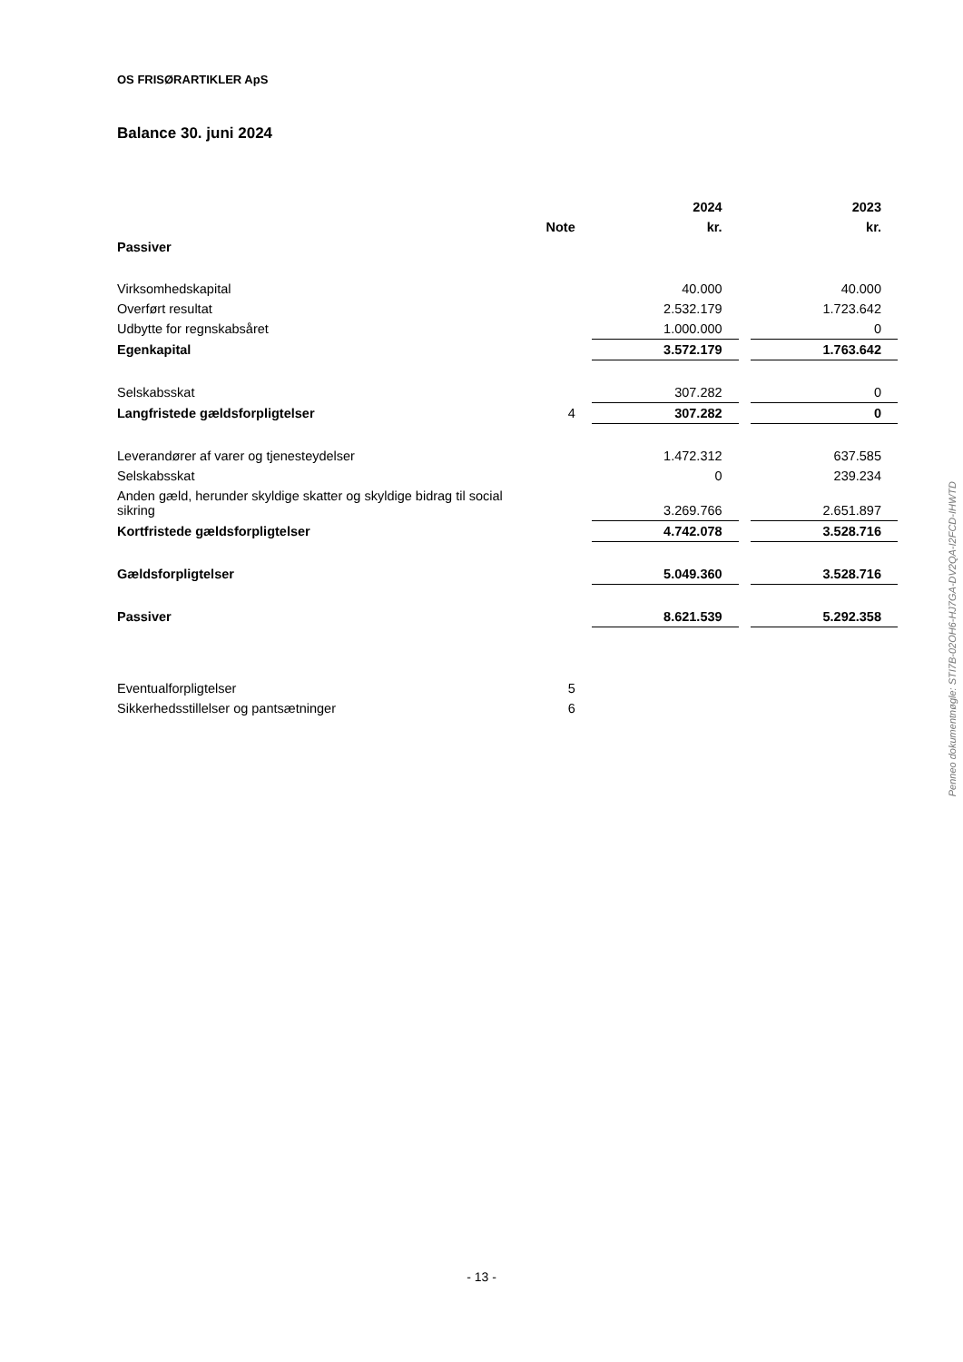OS FRISØRARTIKLER ApS
Balance 30. juni 2024
| | | 2024 | | 2023 |
| --- | --- | --- | --- | --- |
| | Note | kr. | | kr. |
| Passiver | | | | |
| Virksomhedskapital | | 40.000 | | 40.000 |
| Overført resultat | | 2.532.179 | | 1.723.642 |
| Udbytte for regnskabsåret | | 1.000.000 | | 0 |
| Egenkapital | | 3.572.179 | | 1.763.642 |
| Selskabsskat | | 307.282 | | 0 |
| Langfristede gældsforpligtelser | 4 | 307.282 | | 0 |
| Leverandører af varer og tjenesteydelser | | 1.472.312 | | 637.585 |
| Selskabsskat | | 0 | | 239.234 |
| Anden gæld, herunder skyldige skatter og skyldige bidrag til social sikring | | 3.269.766 | | 2.651.897 |
| Kortfristede gældsforpligtelser | | 4.742.078 | | 3.528.716 |
| Gældsforpligtelser | | 5.049.360 | | 3.528.716 |
| Passiver | | 8.621.539 | | 5.292.358 |
| Eventualforpligtelser | 5 | | | |
| Sikkerhedsstillelser og pantsætninger | 6 | | | |
Penneo dokumentnøgle: STI7B-02OH6-HJ7GA-DV2QA-I2FCD-IHWTD
- 13 -